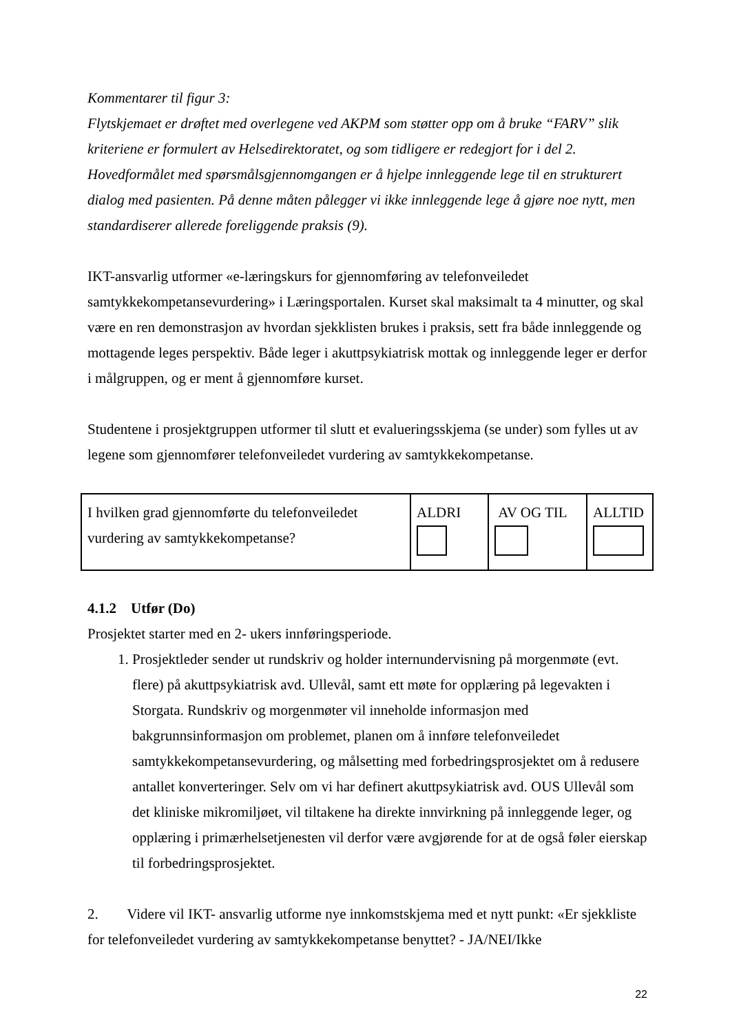Kommentarer til figur 3:
Flytskjemaet er drøftet med overlegene ved AKPM som støtter opp om å bruke “FARV” slik kriteriene er formulert av Helsedirektoratet, og som tidligere er redegjort for i del 2. Hovedformålet med spørsmålsgjennomgangen er å hjelpe innleggende lege til en strukturert dialog med pasienten. På denne måten pålegger vi ikke innleggende lege å gjøre noe nytt, men standardiserer allerede foreliggende praksis (9).
IKT-ansvarlig utformer «e-læringskurs for gjennomføring av telefonveiledet samtykkekompetansevurdering» i Læringsportalen. Kurset skal maksimalt ta 4 minutter, og skal være en ren demonstrasjon av hvordan sjekklisten brukes i praksis, sett fra både innleggende og mottagende leges perspektiv. Både leger i akuttpsykiatrisk mottak og innleggende leger er derfor i målgruppen, og er ment å gjennomføre kurset.
Studentene i prosjektgruppen utformer til slutt et evalueringsskjema (se under) som fylles ut av legene som gjennomfører telefonveiledet vurdering av samtykkekompetanse.
| I hvilken grad gjennomførte du telefonveiledet vurdering av samtykkekompetanse? | ALDRI | AV OG TIL | ALLTID |
4.1.2 Utfør (Do)
Prosjektet starter med en 2- ukers innføringsperiode.
1. Prosjektleder sender ut rundskriv og holder internundervisning på morgenmøte (evt. flere) på akuttpsykiatrisk avd. Ullevål, samt ett møte for opplæring på legevakten i Storgata. Rundskriv og morgenmøter vil inneholde informasjon med bakgrunnsinformasjon om problemet, planen om å innføre telefonveiledet samtykkekompetansevurdering, og målsetting med forbedringsprosjektet om å redusere antallet konverteringer. Selv om vi har definert akuttpsykiatrisk avd. OUS Ullevål som det kliniske mikromiljøet, vil tiltakene ha direkte innvirkning på innleggende leger, og opplæring i primærhelsetjenesten vil derfor være avgjørende for at de også føler eierskap til forbedringsprosjektet.
2. Videre vil IKT- ansvarlig utforme nye innkomstskjema med et nytt punkt: «Er sjekkliste for telefonveiledet vurdering av samtykkekompetanse benyttet? - JA/NEI/Ikke
22